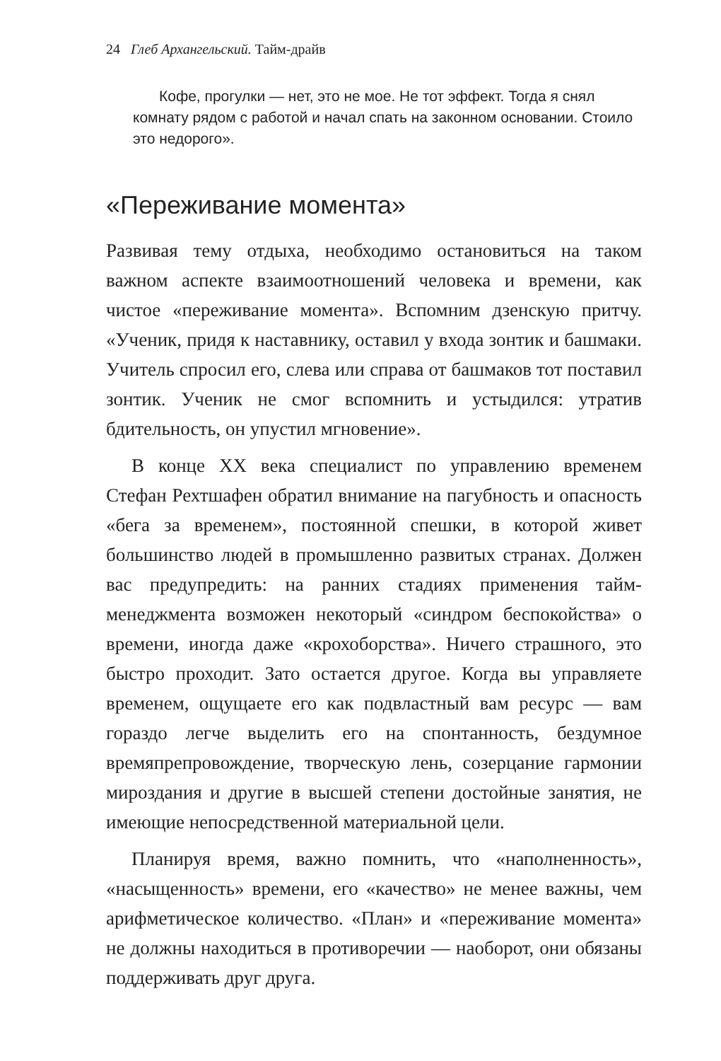24 Глеб Архангельский. Тайм-драйв
Кофе, прогулки — нет, это не мое. Не тот эффект. Тогда я снял комнату рядом с работой и начал спать на законном основании. Стоило это недорого».
«Переживание момента»
Развивая тему отдыха, необходимо остановиться на таком важном аспекте взаимоотношений человека и времени, как чистое «переживание момента». Вспомним дзенскую притчу. «Ученик, придя к наставнику, оставил у входа зонтик и башмаки. Учитель спросил его, слева или справа от башмаков тот поставил зонтик. Ученик не смог вспомнить и устыдился: утратив бдительность, он упустил мгновение».
В конце XX века специалист по управлению временем Стефан Рехтшафен обратил внимание на пагубность и опасность «бега за временем», постоянной спешки, в которой живет большинство людей в промышленно развитых странах. Должен вас предупредить: на ранних стадиях применения тайм-менеджмента возможен некоторый «синдром беспокойства» о времени, иногда даже «крохоборства». Ничего страшного, это быстро проходит. Зато остается другое. Когда вы управляете временем, ощущаете его как подвластный вам ресурс — вам гораздо легче выделить его на спонтанность, бездумное времяпрепровождение, творческую лень, созерцание гармонии мироздания и другие в высшей степени достойные занятия, не имеющие непосредственной материальной цели.
Планируя время, важно помнить, что «наполненность», «насыщенность» времени, его «качество» не менее важны, чем арифметическое количество. «План» и «переживание момента» не должны находиться в противоречии — наоборот, они обязаны поддерживать друг друга.